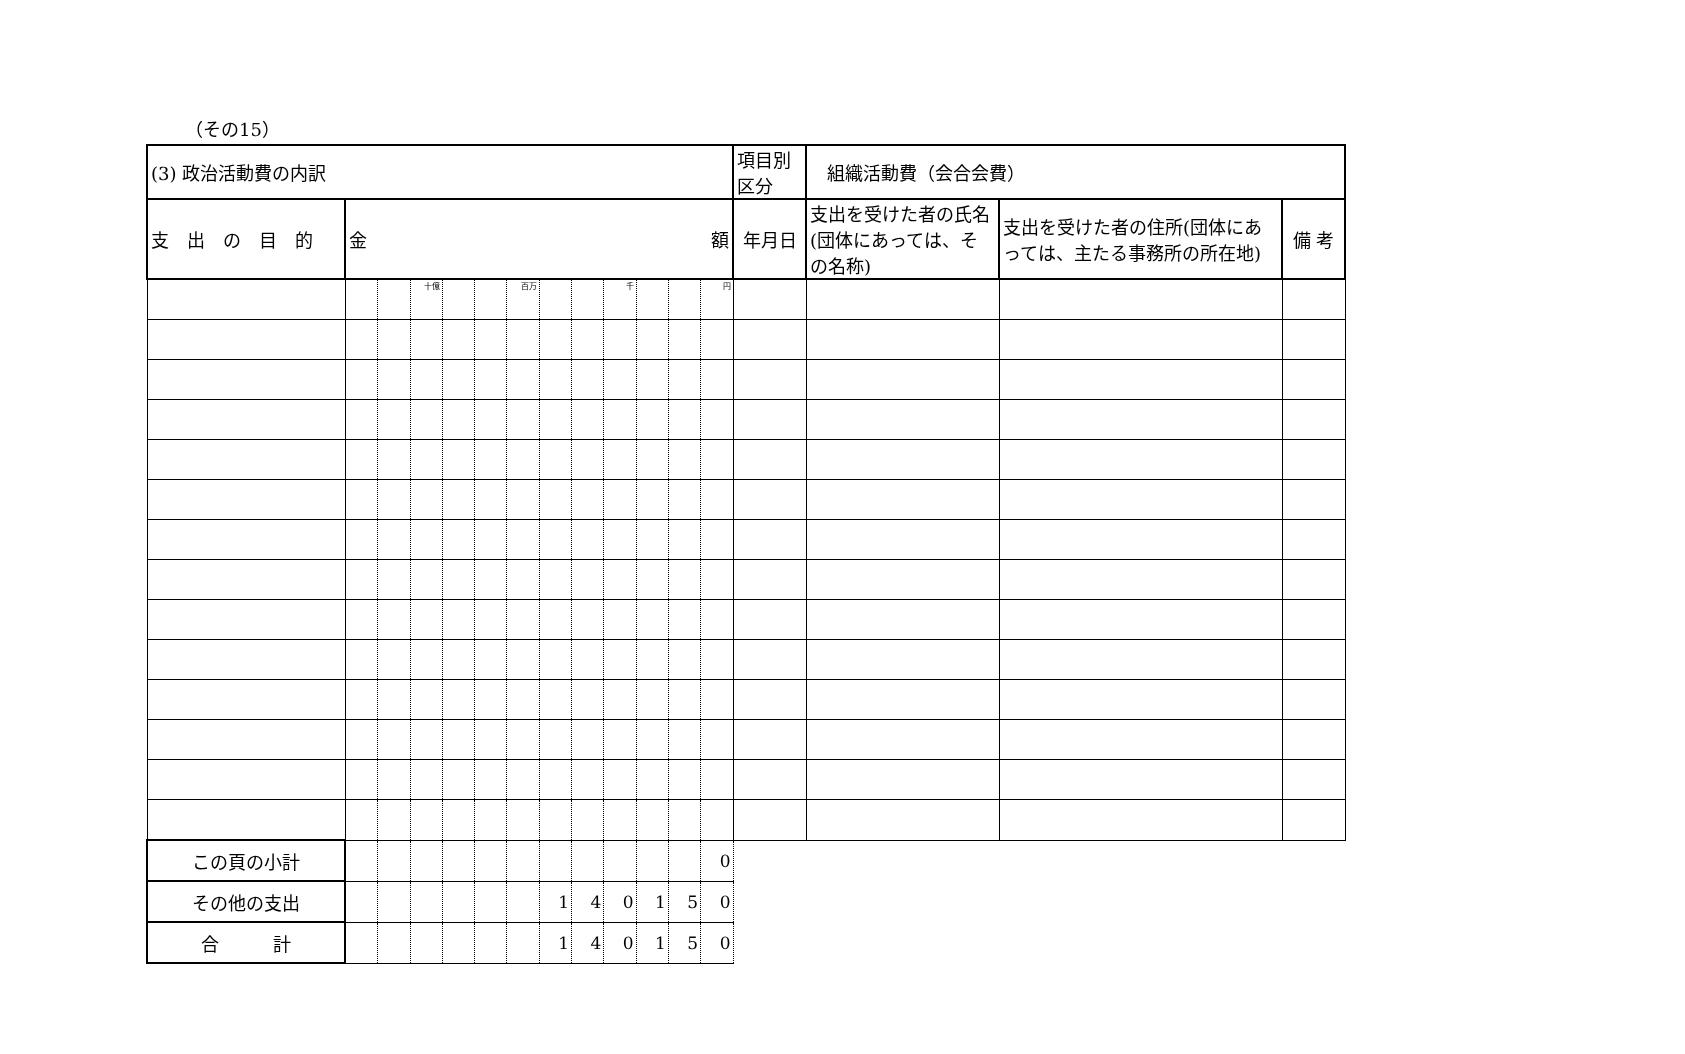（その15）
| (3) 政治活動費の内訳 | | | | | | | | | | | | | 項目別区分 | 組織活動費（会合会費） | | |
| 支 出 の 目 的 | 金 額 | | | | | | | | | | | | 年月日 | 支出を受けた者の氏名(団体にあっては、その名称) | 支出を受けた者の住所(団体にあっては、主たる事務所の所在地) | 備 考 |
| | | | 十億 | | | 百万 | | | 千 | | | 円 | | | | |
| この頁の小計 | | | | | | | | | | | | 0 | | | | |
| その他の支出 | | | | | | | 1 | 4 | 0 | 1 | 5 | 0 | | | | |
| 合 計 | | | | | | | 1 | 4 | 0 | 1 | 5 | 0 | | | | |